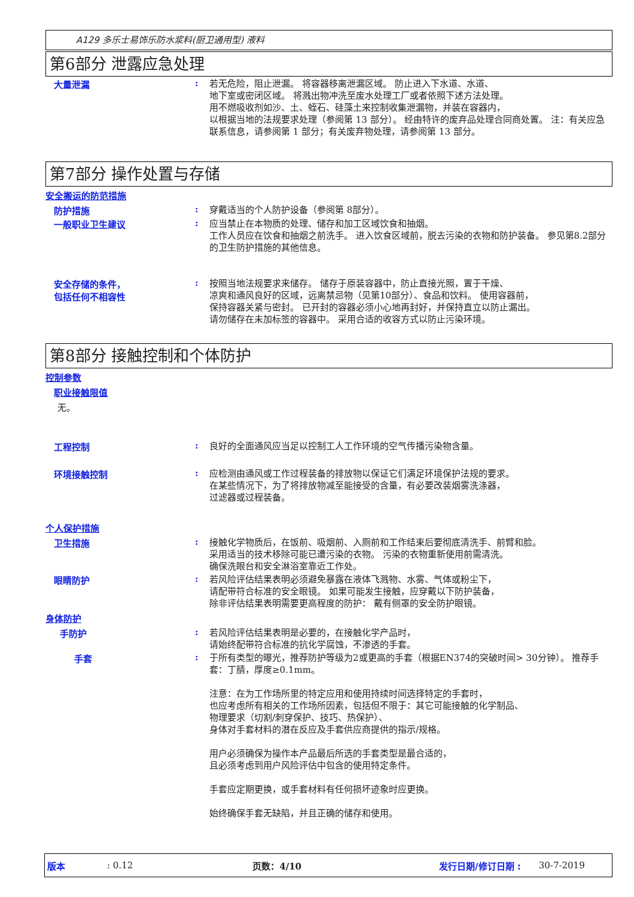A129 多乐士易饰乐防水浆料(厨卫通用型) 液料
第6部分 泄露应急处理
大量泄漏 :
若无危险，阻止泄漏。 将容器移离泄漏区域。 防止进入下水道、水道、
地下室或密闭区域。 将溅出物冲洗至废水处理工厂或者依照下述方法处理。
用不燃吸收剂如沙、土、蛭石、硅藻土来控制收集泄漏物，并装在容器内，
以根据当地的法规要求处理（参阅第 13 部分）。 经由特许的废弃品处理合同商处置。 注：有关应急联系信息，请参阅第 1 部分；有关废弃物处理，请参阅第 13 部分。
第7部分 操作处置与存储
安全搬运的防范措施
防护措施 :
穿戴适当的个人防护设备（参阅第 8部分）。
一般职业卫生建议 :
应当禁止在本物质的处理、储存和加工区域饮食和抽烟。
工作人员应在饮食和抽烟之前洗手。 进入饮食区域前，脱去污染的衣物和防护装备。 参见第8.2部分的卫生防护措施的其他信息。
安全存储的条件，
包括任何不相容性
:
按照当地法规要求来储存。 储存于原装容器中，防止直接光照，置于干燥、
凉爽和通风良好的区域，远离禁忌物（见第10部分）、食品和饮料。 使用容器前，
保持容器关紧与密封。 已开封的容器必须小心地再封好，并保持直立以防止漏出。
请勿储存在未加标签的容器中。 采用合适的收容方式以防止污染环境。
第8部分 接触控制和个体防护
控制参数
职业接触限值
无。
工程控制 :
良好的全面通风应当足以控制工人工作环境的空气传播污染物含量。
环境接触控制 :
应检测由通风或工作过程装备的排放物以保证它们满足环境保护法规的要求。
在某些情况下，为了将排放物减至能接受的含量，有必要改装烟雾洗涤器，
过滤器或过程装备。
个人保护措施
卫生措施 :
接触化学物质后，在饭前、吸烟前、入厕前和工作结束后要彻底清洗手、前臂和脸。
采用适当的技术移除可能已遭污染的衣物。 污染的衣物重新使用前需清洗。
确保洗眼台和安全淋浴室靠近工作处。
眼睛防护 :
若风险评估结果表明必须避免暴露在液体飞溅物、水雾、气体或粉尘下，
请配带符合标准的安全眼镜。 如果可能发生接触，应穿戴以下防护装备，
除非评估结果表明需要更高程度的防护： 戴有侧罩的安全防护眼镜。
身体防护
手防护 :
若风险评估结果表明是必要的，在接触化学产品时，
请始终配带符合标准的抗化学腐蚀，不渗透的手套。
手套 :
于所有类型的曝光，推荐防护等级为2或更高的手套（根据EN374的突破时间> 30分钟）。 推荐手套：丁腈，厚度≥0.1mm。
注意：在为工作场所里的特定应用和使用持续时间选择特定的手套时，
也应考虑所有相关的工作场所因素，包括但不限于：其它可能接触的化学制品、
物理要求（切割/刺穿保护、技巧、热保护）、
身体对手套材料的潜在反应及手套供应商提供的指示/规格。
用户必须确保为操作本产品最后所选的手套类型是最合适的，
且必须考虑到用户风险评估中包含的使用特定条件。
手套应定期更换，或手套材料有任何损坏迹象时应更换。
始终确保手套无缺陷，并且正确的储存和使用。
版本: 0.12 页数：4/10 发行日期/修订日期 : 30-7-2019